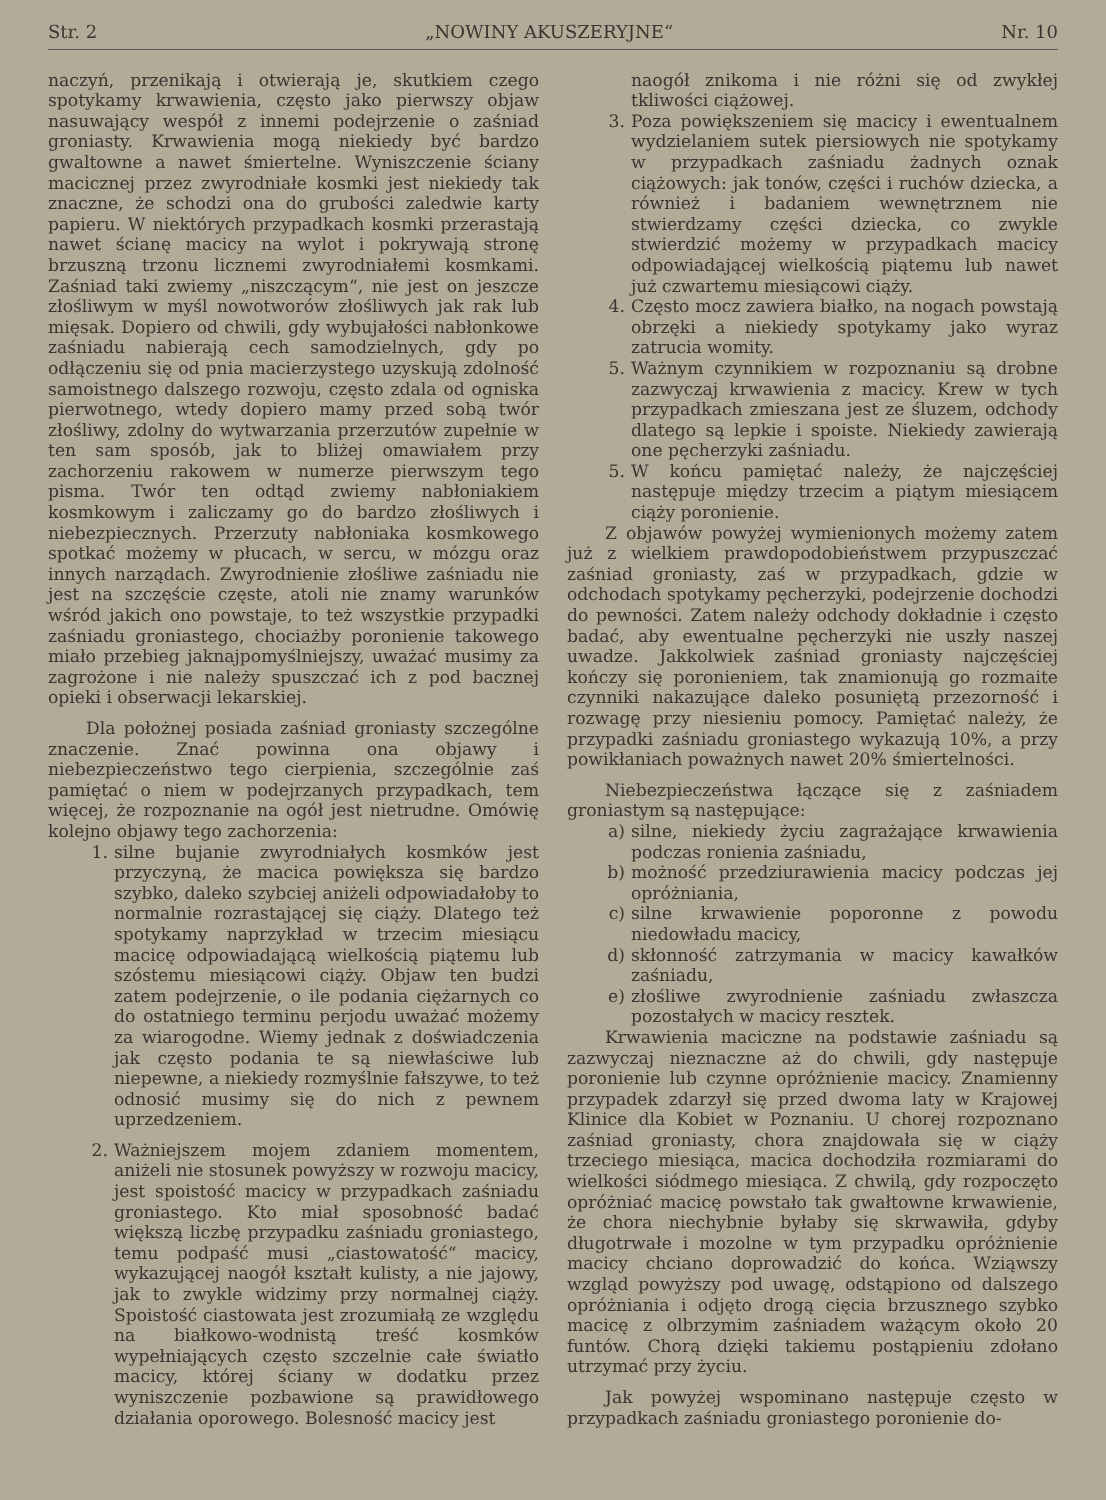Str. 2 „NOWINY AKUSZERYJNE“Nr. 10
naczyń, przenikają i otwierają je, skutkiem czego spotykamy krwawienia, często jako pierwszy objaw nasuwający wespół z innemi podejrzenie o zaśniad groniasty. Krwawienia mogą niekiedy być bardzo gwaltowne a nawet śmiertelne. Wyniszczenie ściany macicznej przez zwyrodniałe kosmki jest niekiedy tak znaczne, że schodzi ona do grubości zaledwie karty papieru. W niektórych przypadkach kosmki przerastają nawet ścianę macicy na wylot i pokrywają stronę brzuszną trzonu licznemi zwyrodniałemi kosmkami. Zaśniad taki zwiemy „niszczącym“, nie jest on jeszcze złośliwym w myśl nowotworów złośliwych jak rak lub mięsak. Dopiero od chwili, gdy wybujałości nabłonkowe zaśniadu nabierają cech samodzielnych, gdy po odłączeniu się od pnia macierzystego uzyskują zdolność samoistnego dalszego rozwoju, często zdala od ogniska pierwotnego, wtedy dopiero mamy przed sobą twór złośliwy, zdolny do wytwarzania przerzutów zupełnie w ten sam sposób, jak to bliżej omawiałem przy zachorzeniu rakowem w numerze pierwszym tego pisma. Twór ten odtąd zwiemy nabłoniakiem kosmkowym i zaliczamy go do bardzo złośliwych i niebezpiecznych. Przerzuty nabłoniaka kosmkowego spotkać możemy w płucach, w sercu, w mózgu oraz innych narządach. Zwyrodnienie złośliwe zaśniadu nie jest na szczęście częste, atoli nie znamy warunków wśród jakich ono powstaje, to też wszystkie przypadki zaśniadu groniastego, chociażby poronienie takowego miało przebieg jaknajpomyślniejszy, uważać musimy za zagrożone i nie należy spuszczać ich z pod bacznej opieki i obserwacji lekarskiej.
Dla położnej posiada zaśniad groniasty szczególne znaczenie. Znać powinna ona objawy i niebezpieczeństwo tego cierpienia, szczególnie zaś pamiętać o niem w podejrzanych przypadkach, tem więcej, że rozpoznanie na ogół jest nietrudne. Omówię kolejno objawy tego zachorzenia:
1. silne bujanie zwyrodniałych kosmków jest przyczyną, że macica powiększa się bardzo szybko, daleko szybciej aniżeli odpowiadałoby to normalnie rozrastającej się ciąży. Dlatego też spotykamy naprzykład w trzecim miesiącu macicę odpowiadającą wielkością piątemu lub szóstemu miesiącowi ciąży. Objaw ten budzi zatem podejrzenie, o ile podania ciężarnych co do ostatniego terminu perjodu uważać możemy za wiarogodne. Wiemy jednak z doświadczenia jak często podania te są niewłaściwe lub niepewne, a niekiedy rozmyślnie fałszywe, to też odnosić musimy się do nich z pewnem uprzedzeniem.
2. Ważniejszem mojem zdaniem momentem, aniżeli nie stosunek powyższy w rozwoju macicy, jest spoistość macicy w przypadkach zaśniadu groniastego. Kto miał sposobność badać większą liczbę przypadku zaśniadu groniastego, temu podpaść musi „ciastowatość“ macicy, wykazującej naogół kształt kulisty, a nie jajowy, jak to zwykle widzimy przy normalnej ciąży. Spoistość ciastowata jest zrozumiałą ze względu na białkowo-wodnistą treść kosmków wypełniających często szczelnie całe światło macicy, której ściany w dodatku przez wyniszczenie pozbawione są prawidłowego działania oporowego. Bolesność macicy jest
naogół znikoma i nie różni się od zwykłej tkliwości ciążowej.
3. Poza powiększeniem się macicy i ewentualnem wydzielaniem sutek piersiowych nie spotykamy w przypadkach zaśniadu żadnych oznak ciążowych: jak tonów, części i ruchów dziecka, a również i badaniem wewnętrznem nie stwierdzamy części dziecka, co zwykle stwierdzić możemy w przypadkach macicy odpowiadającej wielkością piątemu lub nawet już czwartemu miesiącowi ciąży.
4. Często mocz zawiera białko, na nogach powstają obrzęki a niekiedy spotykamy jako wyraz zatrucia womity.
5. Ważnym czynnikiem w rozpoznaniu są drobne zazwyczaj krwawienia z macicy. Krew w tych przypadkach zmieszana jest ze śluzem, odchody dlatego są lepkie i spoiste. Niekiedy zawierają one pęcherzyki zaśniadu.
5. W końcu pamiętać należy, że najczęściej następuje między trzecim a piątym miesiącem ciąży poronienie.
Z objawów powyżej wymienionych możemy zatem już z wielkiem prawdopodobieństwem przypuszczać zaśniad groniasty, zaś w przypadkach, gdzie w odchodach spotykamy pęcherzyki, podejrzenie dochodzi do pewności. Zatem należy odchody dokładnie i często badać, aby ewentualne pęcherzyki nie uszły naszej uwadze. Jakkolwiek zaśniad groniasty najczęściej kończy się poronieniem, tak znamionują go rozmaite czynniki nakazujące daleko posuniętą przezorność i rozwagę przy niesieniu pomocy. Pamiętać należy, że przypadki zaśniadu groniastego wykazują 10%, a przy powikłaniach poważnych nawet 20% śmiertelności.
Niebezpieczeństwa łączące się z zaśniadem groniastym są następujące:
a) silne, niekiedy życiu zagrażające krwawienia podczas ronienia zaśniadu,
b) możność przedziurawienia macicy podczas jej opróżniania,
c) silne krwawienie poporonne z powodu niedowładu macicy,
d) skłonność zatrzymania w macicy kawałków zaśniadu,
e) złośliwe zwyrodnienie zaśniadu zwłaszcza pozostałych w macicy resztek.
Krwawienia maciczne na podstawie zaśniadu są zazwyczaj nieznaczne aż do chwili, gdy następuje poronienie lub czynne opróżnienie macicy. Znamienny przypadek zdarzył się przed dwoma laty w Krajowej Klinice dla Kobiet w Poznaniu. U chorej rozpoznano zaśniad groniasty, chora znajdowała się w ciąży trzeciego miesiąca, macica dochodziła rozmiarami do wielkości siódmego miesiąca. Z chwilą, gdy rozpoczęto opróżniać macicę powstało tak gwałtowne krwawienie, że chora niechybnie byłaby się skrwawiła, gdyby długotrwałe i mozolne w tym przypadku opróżnienie macicy chciano doprowadzić do końca. Wziąwszy wzgląd powyższy pod uwagę, odstąpiono od dalszego opróżniania i odjęto drogą cięcia brzusznego szybko macicę z olbrzymim zaśniadem ważącym około 20 funtów. Chorą dzięki takiemu postąpieniu zdołano utrzymać przy życiu.
Jak powyżej wspominano następuje często w przypadkach zaśniadu groniastego poronienie do-